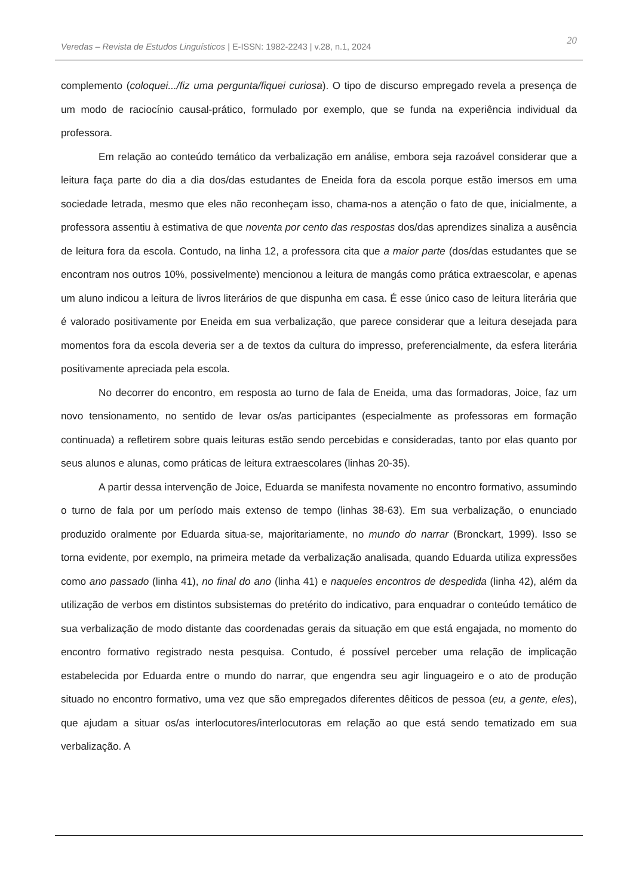20
Veredas – Revista de Estudos Linguísticos | E-ISSN: 1982-2243 | v.28, n.1, 2024
complemento (coloquei.../fiz uma pergunta/fiquei curiosa). O tipo de discurso empregado revela a presença de um modo de raciocínio causal-prático, formulado por exemplo, que se funda na experiência individual da professora.
Em relação ao conteúdo temático da verbalização em análise, embora seja razoável considerar que a leitura faça parte do dia a dia dos/das estudantes de Eneida fora da escola porque estão imersos em uma sociedade letrada, mesmo que eles não reconheçam isso, chama-nos a atenção o fato de que, inicialmente, a professora assentiu à estimativa de que noventa por cento das respostas dos/das aprendizes sinaliza a ausência de leitura fora da escola. Contudo, na linha 12, a professora cita que a maior parte (dos/das estudantes que se encontram nos outros 10%, possivelmente) mencionou a leitura de mangás como prática extraescolar, e apenas um aluno indicou a leitura de livros literários de que dispunha em casa. É esse único caso de leitura literária que é valorado positivamente por Eneida em sua verbalização, que parece considerar que a leitura desejada para momentos fora da escola deveria ser a de textos da cultura do impresso, preferencialmente, da esfera literária positivamente apreciada pela escola.
No decorrer do encontro, em resposta ao turno de fala de Eneida, uma das formadoras, Joice, faz um novo tensionamento, no sentido de levar os/as participantes (especialmente as professoras em formação continuada) a refletirem sobre quais leituras estão sendo percebidas e consideradas, tanto por elas quanto por seus alunos e alunas, como práticas de leitura extraescolares (linhas 20-35).
A partir dessa intervenção de Joice, Eduarda se manifesta novamente no encontro formativo, assumindo o turno de fala por um período mais extenso de tempo (linhas 38-63). Em sua verbalização, o enunciado produzido oralmente por Eduarda situa-se, majoritariamente, no mundo do narrar (Bronckart, 1999). Isso se torna evidente, por exemplo, na primeira metade da verbalização analisada, quando Eduarda utiliza expressões como ano passado (linha 41), no final do ano (linha 41) e naqueles encontros de despedida (linha 42), além da utilização de verbos em distintos subsistemas do pretérito do indicativo, para enquadrar o conteúdo temático de sua verbalização de modo distante das coordenadas gerais da situação em que está engajada, no momento do encontro formativo registrado nesta pesquisa. Contudo, é possível perceber uma relação de implicação estabelecida por Eduarda entre o mundo do narrar, que engendra seu agir linguageiro e o ato de produção situado no encontro formativo, uma vez que são empregados diferentes dêiticos de pessoa (eu, a gente, eles), que ajudam a situar os/as interlocutores/interlocutoras em relação ao que está sendo tematizado em sua verbalização. A